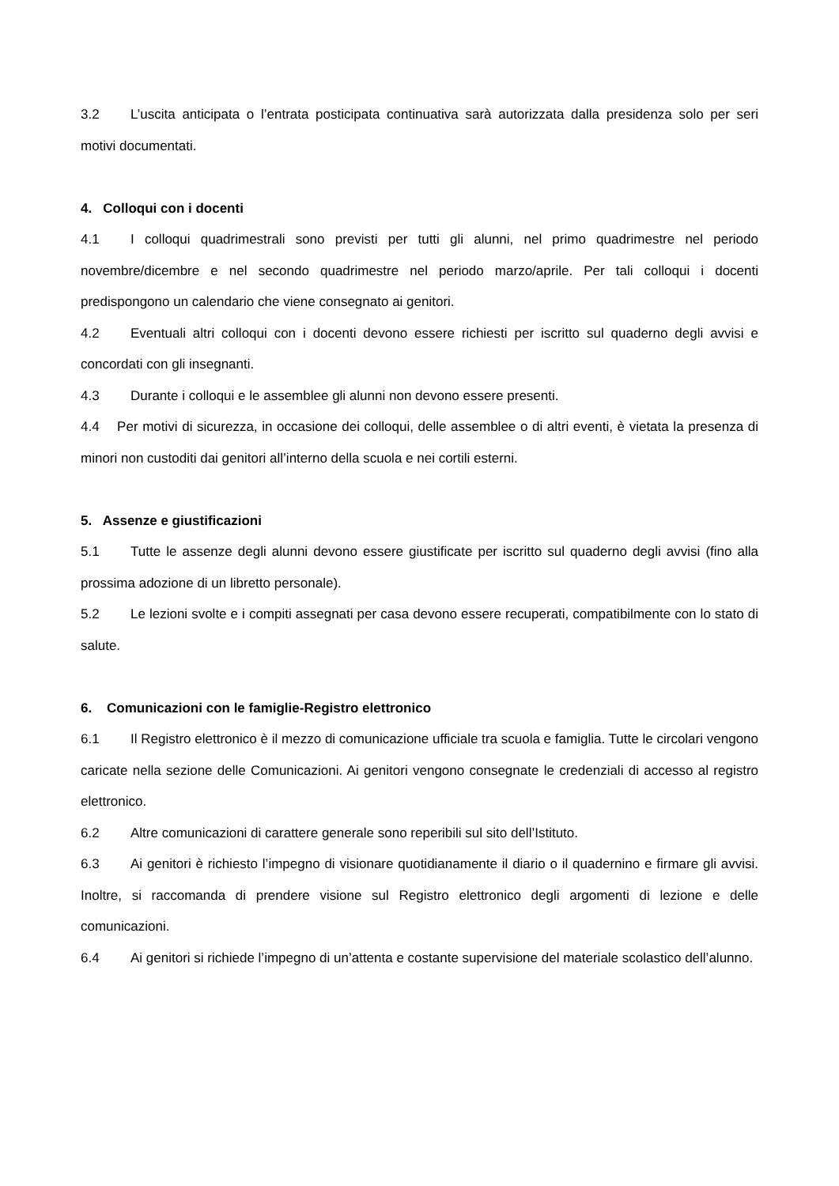3.2 L’uscita anticipata o l’entrata posticipata continuativa sarà autorizzata dalla presidenza solo per seri motivi documentati.
4. Colloqui con i docenti
4.1 I colloqui quadrimestrali sono previsti per tutti gli alunni, nel primo quadrimestre nel periodo novembre/dicembre e nel secondo quadrimestre nel periodo marzo/aprile. Per tali colloqui i docenti predispongono un calendario che viene consegnato ai genitori.
4.2 Eventuali altri colloqui con i docenti devono essere richiesti per iscritto sul quaderno degli avvisi e concordati con gli insegnanti.
4.3 Durante i colloqui e le assemblee gli alunni non devono essere presenti.
4.4 Per motivi di sicurezza, in occasione dei colloqui, delle assemblee o di altri eventi, è vietata la presenza di minori non custoditi dai genitori all’interno della scuola e nei cortili esterni.
5. Assenze e giustificazioni
5.1 Tutte le assenze degli alunni devono essere giustificate per iscritto sul quaderno degli avvisi (fino alla prossima adozione di un libretto personale).
5.2 Le lezioni svolte e i compiti assegnati per casa devono essere recuperati, compatibilmente con lo stato di salute.
6. Comunicazioni con le famiglie-Registro elettronico
6.1 Il Registro elettronico è il mezzo di comunicazione ufficiale tra scuola e famiglia. Tutte le circolari vengono caricate nella sezione delle Comunicazioni. Ai genitori vengono consegnate le credenziali di accesso al registro elettronico.
6.2 Altre comunicazioni di carattere generale sono reperibili sul sito dell’Istituto.
6.3 Ai genitori è richiesto l’impegno di visionare quotidianamente il diario o il quadernino e firmare gli avvisi. Inoltre, si raccomanda di prendere visione sul Registro elettronico degli argomenti di lezione e delle comunicazioni.
6.4 Ai genitori si richiede l’impegno di un’attenta e costante supervisione del materiale scolastico dell’alunno.